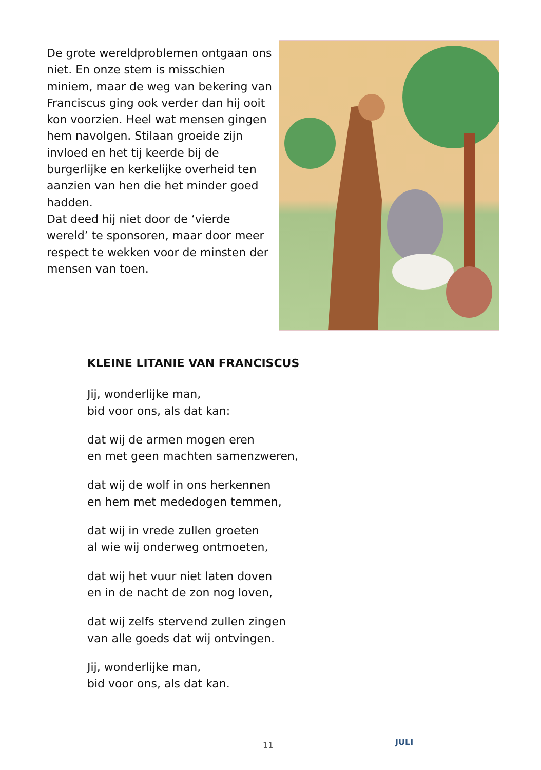De grote wereldproblemen ontgaan ons niet. En onze stem is misschien miniem, maar de weg van bekering van Franciscus ging ook verder dan hij ooit kon voorzien. Heel wat mensen gingen hem navolgen. Stilaan groeide zijn invloed en het tij keerde bij de burgerlijke en kerkelijke overheid ten aanzien van hen die het minder goed hadden.
Dat deed hij niet door de ‘vierde wereld’ te sponsoren, maar door meer respect te wekken voor de minsten der mensen van toen.
KLEINE LITANIE VAN FRANCISCUS
Jij, wonderlijke man,
bid voor ons, als dat kan:
dat wij de armen mogen eren
en met geen machten samenzweren,
dat wij de wolf in ons herkennen
en hem met mededogen temmen,
dat wij in vrede zullen groeten
al wie wij onderweg ontmoeten,
dat wij het vuur niet laten doven
en in de nacht de zon nog loven,
dat wij zelfs stervend zullen zingen
van alle goeds dat wij ontvingen.
Jij, wonderlijke man,
bid voor ons, als dat kan.
11 JULI